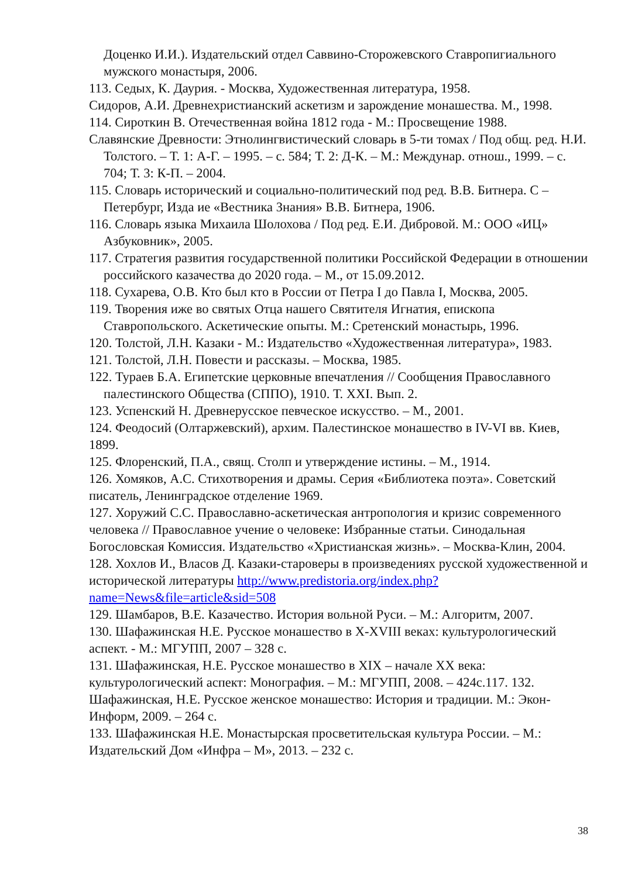Доценко И.И.). Издательский отдел Саввино-Сторожевского Ставропигиального мужского монастыря, 2006.
113. Седых, К. Даурия. - Москва, Художественная литература, 1958.
Сидоров, А.И. Древнехристианский аскетизм и зарождение монашества. М., 1998.
114. Сироткин В. Отечественная война 1812 года - М.: Просвещение 1988.
Славянские Древности: Этнолингвистический словарь в 5-ти томах / Под общ. ред. Н.И. Толстого. – Т. 1: А-Г. – 1995. – с. 584; Т. 2: Д-К. – М.: Междунар. отнош., 1999. – с. 704; Т. 3: К-П. – 2004.
115. Словарь исторический и социально-политический под ред. В.В. Битнера. С – Петербург, Изда ие «Вестника Знания» В.В. Битнера, 1906.
116. Словарь языка Михаила Шолохова / Под ред. Е.И. Дибровой. М.: ООО «ИЦ» Азбуковник», 2005.
117. Стратегия развития государственной политики Российской Федерации в отношении российского казачества до 2020 года. – М., от 15.09.2012.
118. Сухарева, О.В. Кто был кто в России от Петра I до Павла I, Москва, 2005.
119. Творения иже во святых Отца нашего Святителя Игнатия, епископа Ставропольского. Аскетические опыты. М.: Сретенский монастырь, 1996.
120. Толстой, Л.Н. Казаки - М.: Издательство «Художественная литература», 1983.
121. Толстой, Л.Н. Повести и рассказы. – Москва, 1985.
122. Тураев Б.А. Египетские церковные впечатления // Сообщения Православного палестинского Общества (СППО), 1910. Т. XXI. Вып. 2.
123. Успенский Н. Древнерусское певческое искусство. – М., 2001.
124. Феодосий (Олтаржевский), архим. Палестинское монашество в IV-VI вв. Киев, 1899.
125. Флоренский, П.А., свящ. Столп и утверждение истины. – М., 1914.
126. Хомяков, А.С. Стихотворения и драмы. Серия «Библиотека поэта». Советский писатель, Ленинградское отделение 1969.
127. Хоружий С.С. Православно-аскетическая антропология и кризис современного человека // Православное учение о человеке: Избранные статьи. Синодальная Богословская Комиссия. Издательство «Христианская жизнь». – Москва-Клин, 2004.
128. Хохлов И., Власов Д. Казаки-староверы в произведениях русской художественной и исторической литературы http://www.predistoria.org/index.php?name=News&file=article&sid=508
129. Шамбаров, В.Е. Казачество. История вольной Руси. – М.: Алгоритм, 2007.
130. Шафажинская Н.Е. Русское монашество в X-XVIII веках: культурологический аспект. - М.: МГУПП, 2007 – 328 с.
131. Шафажинская, Н.Е. Русское монашество в XIX – начале XX века: культурологический аспект: Монография. – М.: МГУПП, 2008. – 424с.117. 132. Шафажинская, Н.Е. Русское женское монашество: История и традиции. М.: Экон-Информ, 2009. – 264 с.
133. Шафажинская Н.Е. Монастырская просветительская культура России. – М.: Издательский Дом «Инфра – М», 2013. – 232 с.
38